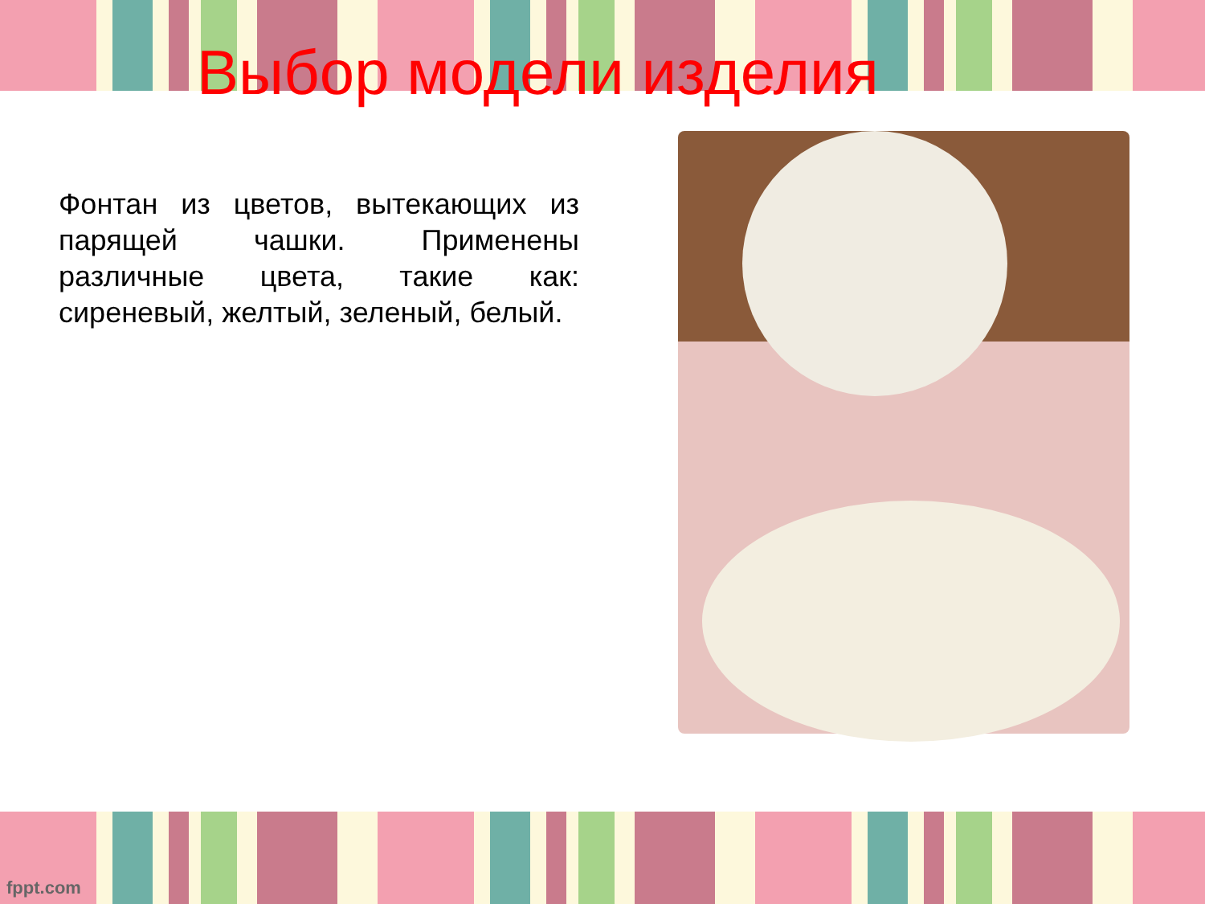Выбор модели изделия
Фонтан из цветов, вытекающих из парящей чашки. Применены различные цвета, такие как: сиреневый, желтый, зеленый, белый.
fppt.com